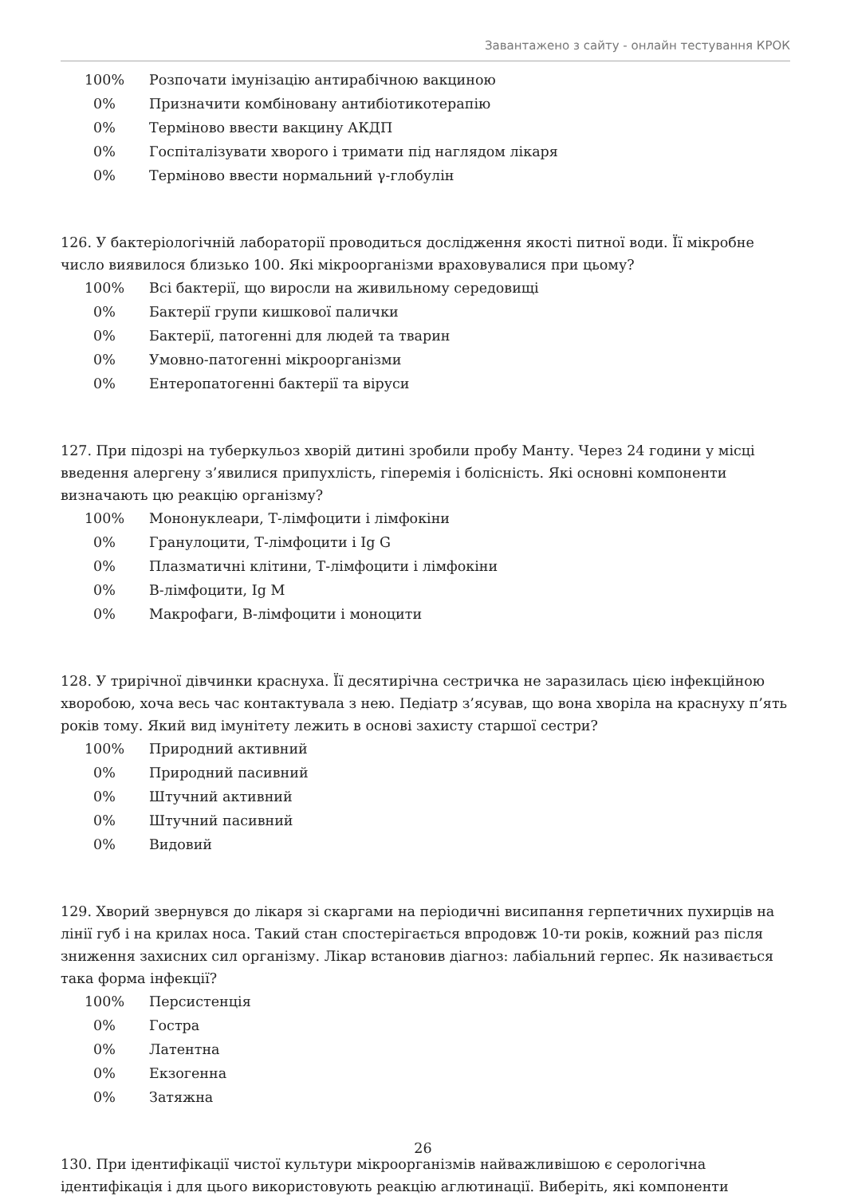Завантажено з сайту - онлайн тестування КРОК
100% Розпочати імунізацію антирабічною вакциною
0% Призначити комбіновану антибіотикотерапію
0% Терміново ввести вакцину АКДП
0% Госпіталізувати хворого і тримати під наглядом лікаря
0% Терміново ввести нормальний γ-глобулін
126. У бактеріологічній лабораторії проводиться дослідження якості питної води. Її мікробне число виявилося близько 100. Які мікроорганізми враховувалися при цьому?
100% Всі бактерії, що виросли на живильному середовищі
0% Бактерії групи кишкової палички
0% Бактерії, патогенні для людей та тварин
0% Умовно-патогенні мікроорганізми
0% Ентеропатогенні бактерії та віруси
127. При підозрі на туберкульоз хворій дитині зробили пробу Манту. Через 24 години у місці введення алергену з’явилися припухлість, гіперемія і болісність. Які основні компоненти визначають цю реакцію організму?
100% Мононуклеари, Т-лімфоцити і лімфокіни
0% Гранулоцити, Т-лімфоцити і Ig G
0% Плазматичні клітини, Т-лімфоцити і лімфокіни
0% В-лімфоцити, Ig M
0% Макрофаги, В-лімфоцити і моноцити
128. У трирічної дівчинки краснуха. Її десятирічна сестричка не заразилась цією інфекційною хворобою, хоча весь час контактувала з нею. Педіатр з’ясував, що вона хворіла на краснуху п’ять років тому. Який вид імунітету лежить в основі захисту старшої сестри?
100% Природний активний
0% Природний пасивний
0% Штучний активний
0% Штучний пасивний
0% Видовий
129. Хворий звернувся до лікаря зі скаргами на періодичні висипання герпетичних пухирців на лінії губ і на крилах носа. Такий стан спостерігається впродовж 10-ти років, кожний раз після зниження захисних сил організму. Лікар встановив діагноз: лабіальний герпес. Як називається така форма інфекції?
100% Персистенція
0% Гостра
0% Латентна
0% Екзогенна
0% Затяжна
130. При ідентифікації чистої культури мікроорганізмів найважливішою є серологічна ідентифікація і для цього використовують реакцію аглютинації. Виберіть, які компоненти
26